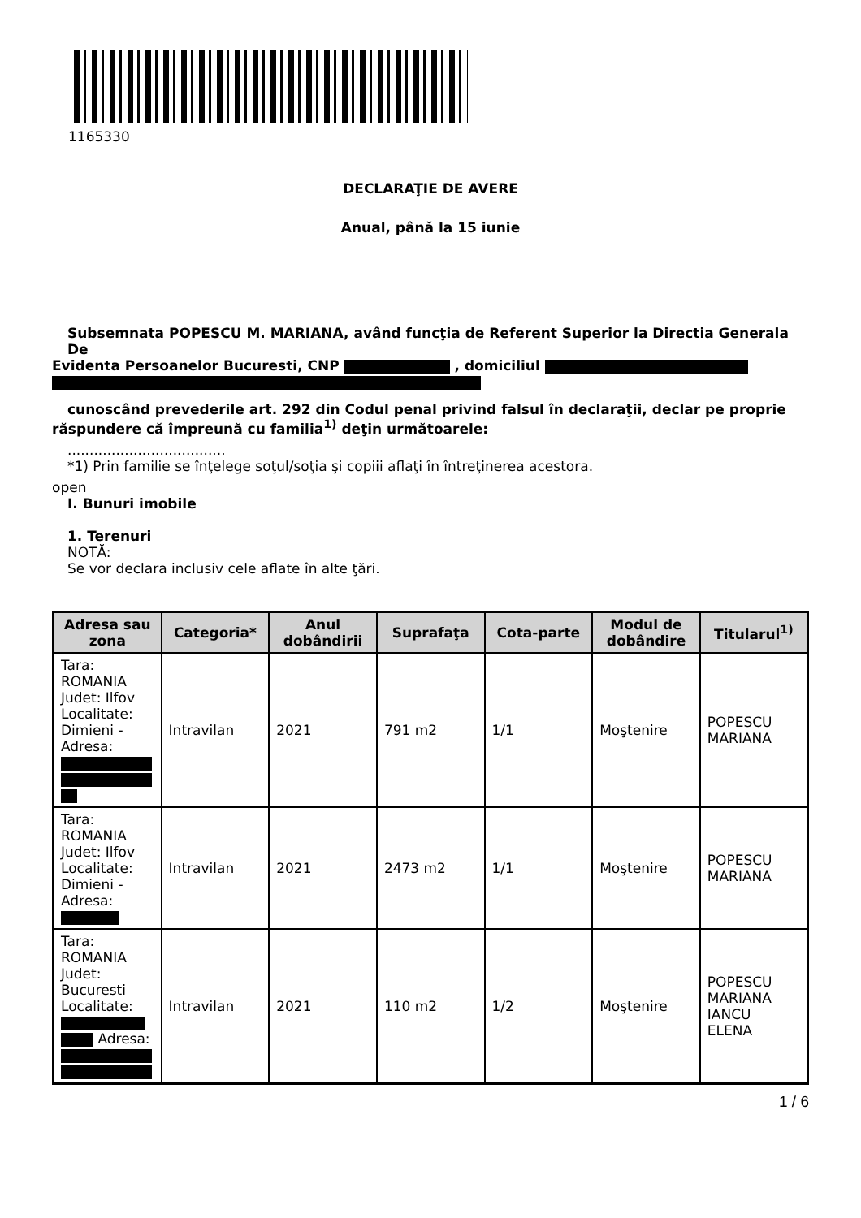1165330
DECLARAŢIE DE AVERE
Anual, până la 15 iunie
Subsemnata POPESCU M. MARIANA, având funcţia de Referent Superior la Directia Generala De
Evidenta Persoanelor Bucuresti, CNP , domiciliul
cunoscând prevederile art. 292 din Codul penal privind falsul în declaraţii, declar pe proprie
răspundere că împreună cu familia<sup>1)</sup> deţin următoarele:
....................................
*1) Prin familie se înţelege soţul/soţia şi copiii aflaţi în întreţinerea acestora.
open
I. Bunuri imobile
1. Terenuri
NOTĂ:
Se vor declara inclusiv cele aflate în alte ţări.
| Adresa sau zona | Categoria* | Anul dobândirii | Suprafaţa | Cota-parte | Modul de dobândire | Titularul<sup>1)</sup> |
| --- | --- | --- | --- | --- | --- | --- |
| Tara: ROMANIA Judet: Ilfov Localitate: Dimieni - Adresa: | Intravilan | 2021 | 791 m2 | 1/1 | Moştenire | POPESCU MARIANA |
| Tara: ROMANIA Judet: Ilfov Localitate: Dimieni - Adresa: | Intravilan | 2021 | 2473 m2 | 1/1 | Moştenire | POPESCU MARIANA |
| Tara: ROMANIA Judet: Bucuresti Localitate: Adresa: | Intravilan | 2021 | 110 m2 | 1/2 | Moştenire | POPESCU MARIANA IANCU ELENA |
1 / 6